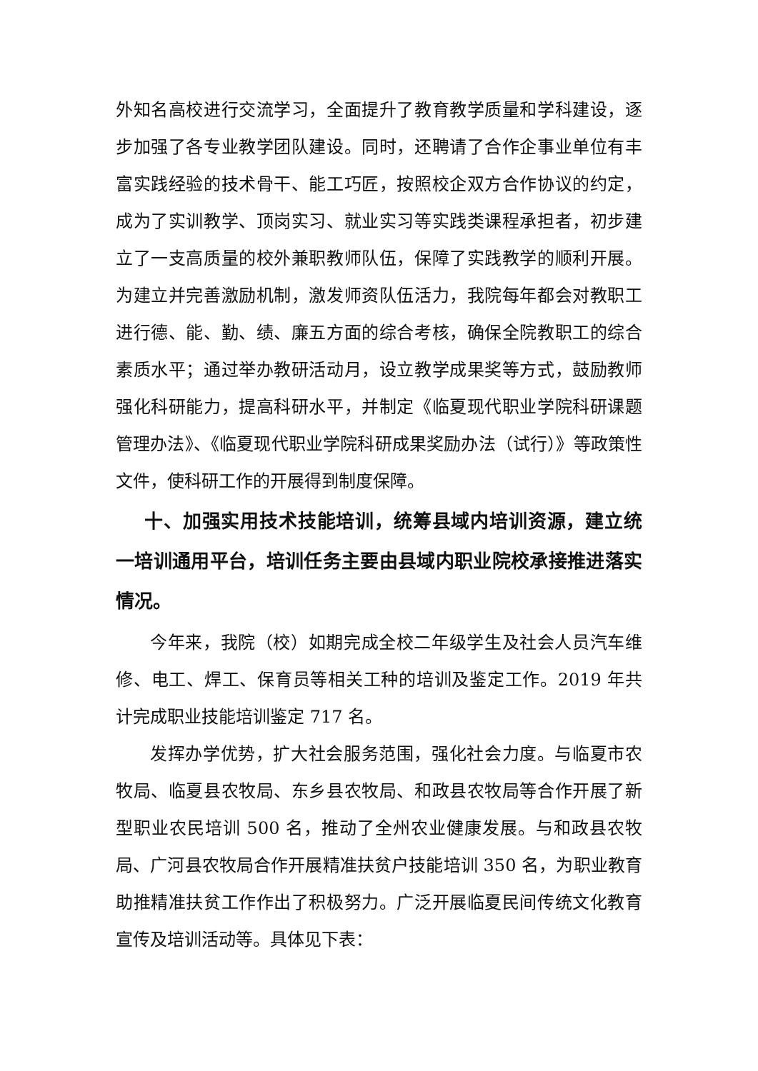外知名高校进行交流学习，全面提升了教育教学质量和学科建设，逐步加强了各专业教学团队建设。同时，还聘请了合作企事业单位有丰富实践经验的技术骨干、能工巧匠，按照校企双方合作协议的约定，成为了实训教学、顶岗实习、就业实习等实践类课程承担者，初步建立了一支高质量的校外兼职教师队伍，保障了实践教学的顺利开展。为建立并完善激励机制，激发师资队伍活力，我院每年都会对教职工进行德、能、勤、绩、廉五方面的综合考核，确保全院教职工的综合素质水平；通过举办教研活动月，设立教学成果奖等方式，鼓励教师强化科研能力，提高科研水平，并制定《临夏现代职业学院科研课题管理办法》、《临夏现代职业学院科研成果奖励办法（试行）》等政策性文件，使科研工作的开展得到制度保障。
十、加强实用技术技能培训，统筹县域内培训资源，建立统一培训通用平台，培训任务主要由县域内职业院校承接推进落实情况。
今年来，我院（校）如期完成全校二年级学生及社会人员汽车维修、电工、焊工、保育员等相关工种的培训及鉴定工作。2019 年共计完成职业技能培训鉴定 717 名。
发挥办学优势，扩大社会服务范围，强化社会力度。与临夏市农牧局、临夏县农牧局、东乡县农牧局、和政县农牧局等合作开展了新型职业农民培训 500 名，推动了全州农业健康发展。与和政县农牧局、广河县农牧局合作开展精准扶贫户技能培训 350 名，为职业教育助推精准扶贫工作作出了积极努力。广泛开展临夏民间传统文化教育宣传及培训活动等。具体见下表：